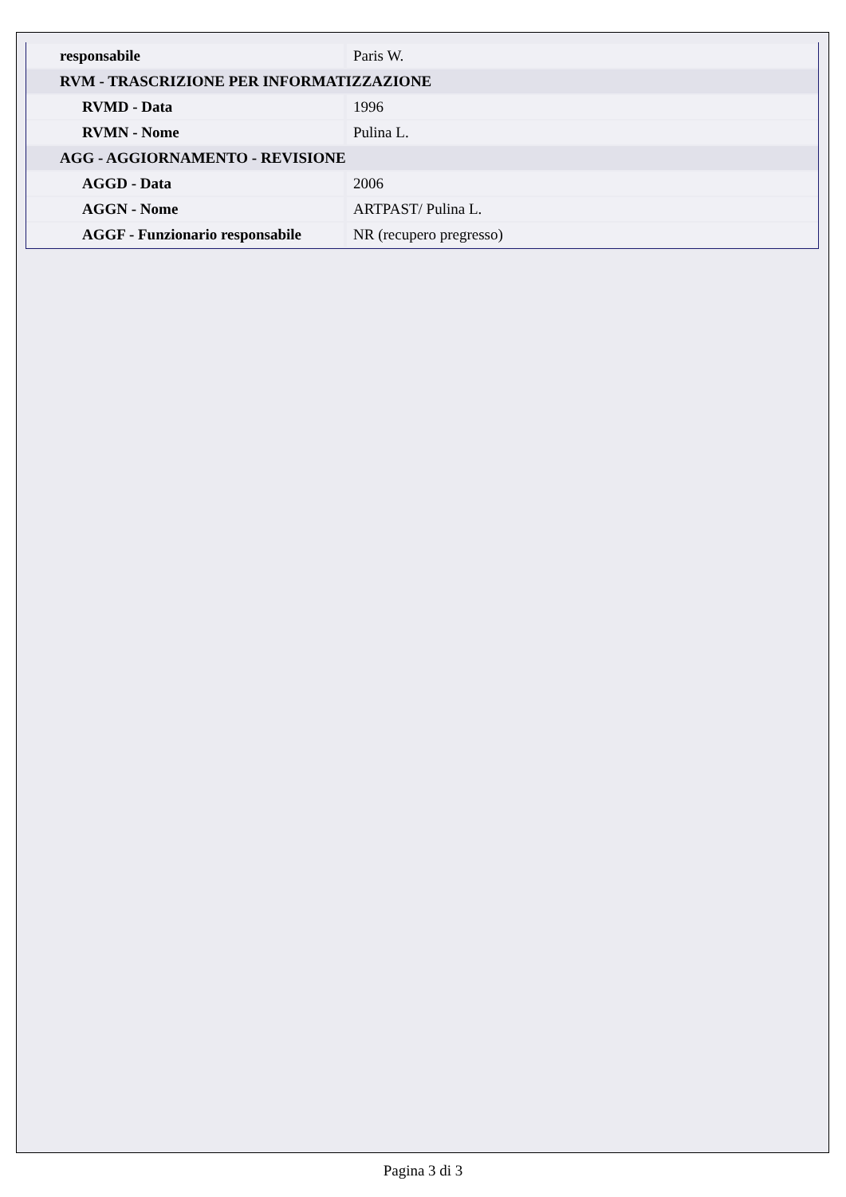| responsabile | Paris W. |
| RVM - TRASCRIZIONE PER INFORMATIZZAZIONE | |
| RVMD - Data | 1996 |
| RVMN - Nome | Pulina L. |
| AGG - AGGIORNAMENTO - REVISIONE | |
| AGGD - Data | 2006 |
| AGGN - Nome | ARTPAST/ Pulina L. |
| AGGF - Funzionario responsabile | NR (recupero pregresso) |
Pagina 3 di 3